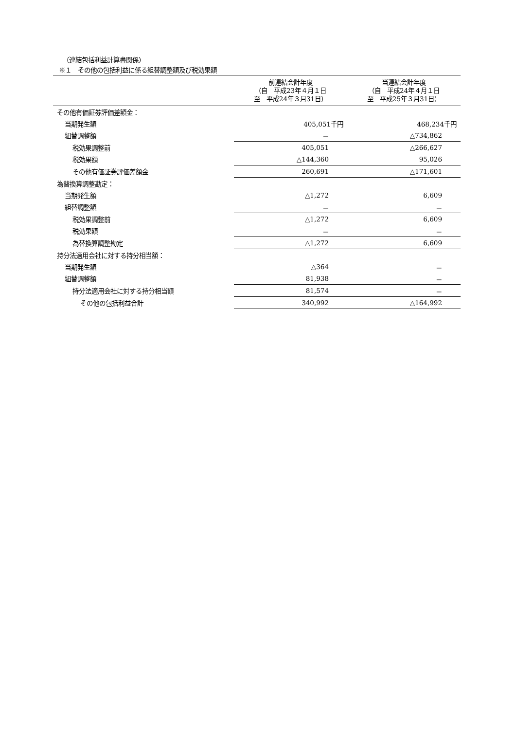（連結包括利益計算書関係）
※１　その他の包括利益に係る組替調整額及び税効果額
| | 前連結会計年度 （自 平成23年４月１日 至 平成24年３月31日） | 当連結会計年度 （自 平成24年４月１日 至 平成25年３月31日） |
| --- | --- | --- |
| その他有価証券評価差額金： | | |
| 当期発生額 | 405,051千円 | 468,234千円 |
| 組替調整額 | － | △734,862 |
| 税効果調整前 | 405,051 | △266,627 |
| 税効果額 | △144,360 | 95,026 |
| その他有価証券評価差額金 | 260,691 | △171,601 |
| 為替換算調整勘定： | | |
| 当期発生額 | △1,272 | 6,609 |
| 組替調整額 | － | － |
| 税効果調整前 | △1,272 | 6,609 |
| 税効果額 | － | － |
| 為替換算調整勘定 | △1,272 | 6,609 |
| 持分法適用会社に対する持分相当額： | | |
| 当期発生額 | △364 | － |
| 組替調整額 | 81,938 | － |
| 持分法適用会社に対する持分相当額 | 81,574 | － |
| その他の包括利益合計 | 340,992 | △164,992 |